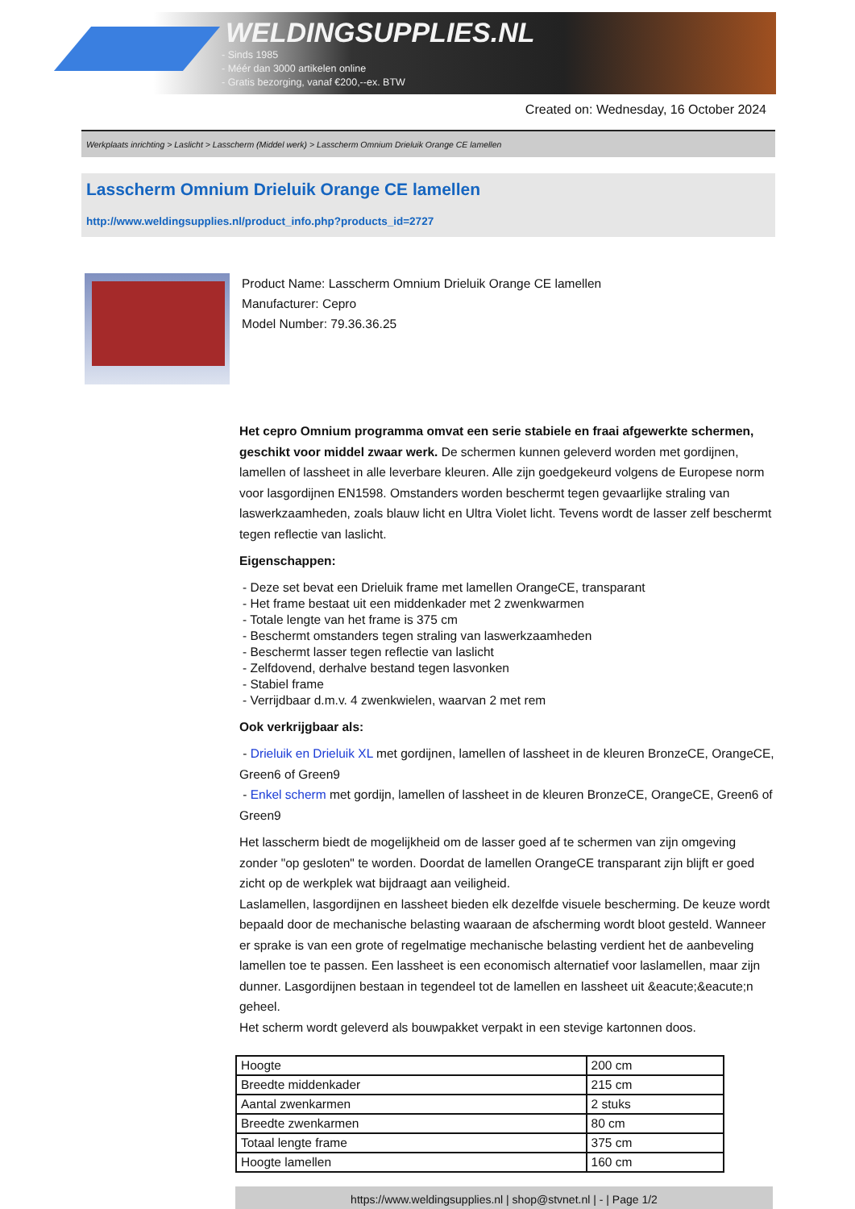WELDINGSUPPLIES.NL
- Sinds 1985
- Méér dan 3000 artikelen online
- Gratis bezorging, vanaf €200,--ex. BTW
Created on: Wednesday, 16 October 2024
Werkplaats inrichting > Laslicht > Lasscherm (Middel werk) > Lasscherm Omnium Drieluik Orange CE lamellen
Lasscherm Omnium Drieluik Orange CE lamellen
http://www.weldingsupplies.nl/product_info.php?products_id=2727
Product Name: Lasscherm Omnium Drieluik Orange CE lamellen
Manufacturer: Cepro
Model Number: 79.36.36.25
Het cepro Omnium programma omvat een serie stabiele en fraai afgewerkte schermen, geschikt voor middel zwaar werk. De schermen kunnen geleverd worden met gordijnen, lamellen of lassheet in alle leverbare kleuren. Alle zijn goedgekeurd volgens de Europese norm voor lasgordijnen EN1598. Omstanders worden beschermt tegen gevaarlijke straling van laswerkzaamheden, zoals blauw licht en Ultra Violet licht. Tevens wordt de lasser zelf beschermt tegen reflectie van laslicht.
Eigenschappen:
- Deze set bevat een Drieluik frame met lamellen OrangeCE, transparant
- Het frame bestaat uit een middenkader met 2 zwenkwarmen
- Totale lengte van het frame is 375 cm
- Beschermt omstanders tegen straling van laswerkzaamheden
- Beschermt lasser tegen reflectie van laslicht
- Zelfdovend, derhalve bestand tegen lasvonken
- Stabiel frame
- Verrijdbaar d.m.v. 4 zwenkwielen, waarvan 2 met rem
Ook verkrijgbaar als:
- Drieluik en Drieluik XL met gordijnen, lamellen of lassheet in de kleuren BronzeCE, OrangeCE, Green6 of Green9
- Enkel scherm met gordijn, lamellen of lassheet in de kleuren BronzeCE, OrangeCE, Green6 of Green9
Het lasscherm biedt de mogelijkheid om de lasser goed af te schermen van zijn omgeving zonder "op gesloten" te worden. Doordat de lamellen OrangeCE transparant zijn blijft er goed zicht op de werkplek wat bijdraagt aan veiligheid.
Laslamellen, lasgordijnen en lassheet bieden elk dezelfde visuele bescherming. De keuze wordt bepaald door de mechanische belasting waaraan de afscherming wordt bloot gesteld. Wanneer er sprake is van een grote of regelmatige mechanische belasting verdient het de aanbeveling lamellen toe te passen. Een lassheet is een economisch alternatief voor laslamellen, maar zijn dunner. Lasgordijnen bestaan in tegendeel tot de lamellen en lassheet uit &eacute;&eacute;n geheel.
Het scherm wordt geleverd als bouwpakket verpakt in een stevige kartonnen doos.
| Hoogte | 200 cm |
| Breedte middenkader | 215 cm |
| Aantal zwenkarmen | 2 stuks |
| Breedte zwenkarmen | 80 cm |
| Totaal lengte frame | 375 cm |
| Hoogte lamellen | 160 cm |
https://www.weldingsupplies.nl | shop@stvnet.nl | - | Page 1/2